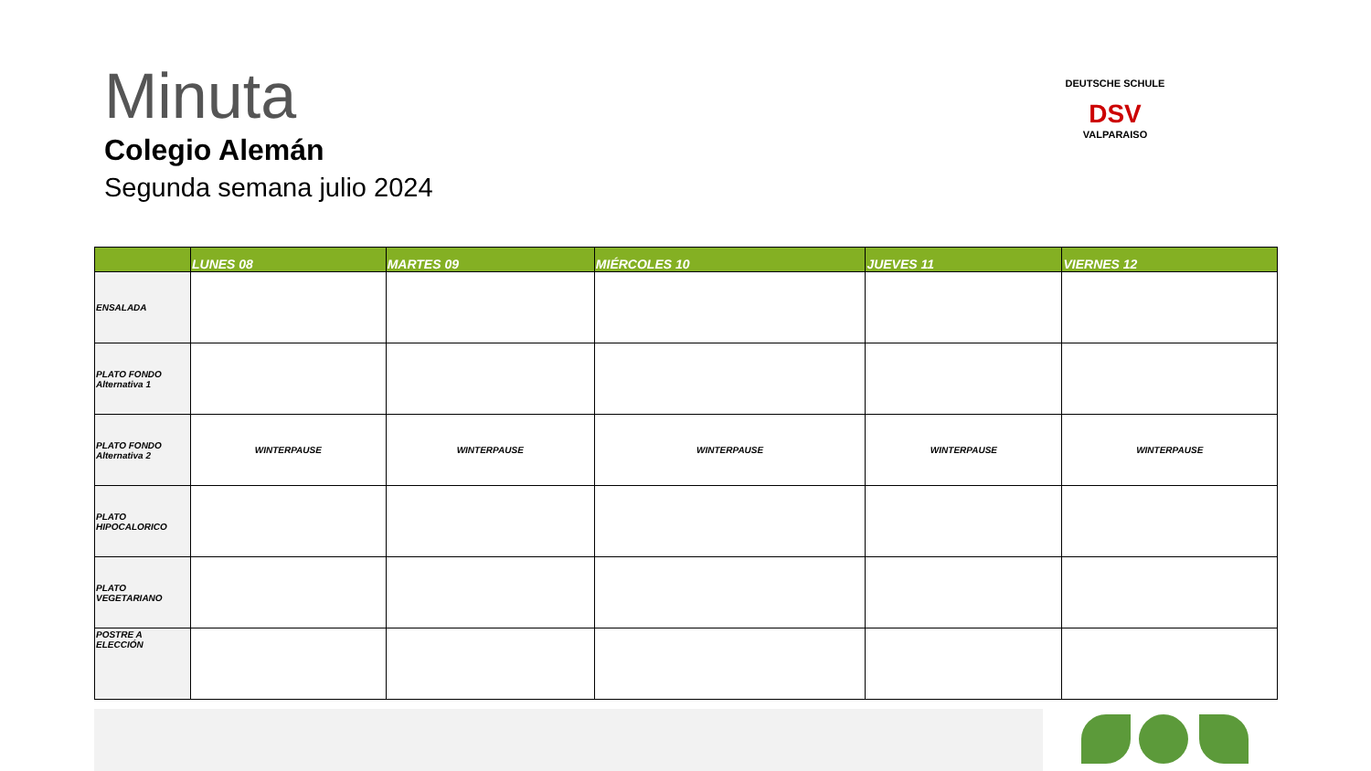Minuta
Colegio Alemán
Segunda semana julio 2024
DEUTSCHE SCHULE
DSV
VALPARAISO
| | LUNES 08 | MARTES 09 | MIÉRCOLES 10 | JUEVES 11 | VIERNES 12 |
| --- | --- | --- | --- | --- | --- |
| ENSALADA | | | | | |
| PLATO FONDO Alternativa 1 | | | | | |
| PLATO FONDO Alternativa 2 | WINTERPAUSE | WINTERPAUSE | WINTERPAUSE | WINTERPAUSE | WINTERPAUSE |
| PLATO HIPOCALORICO | | | | | |
| PLATO VEGETARIANO | | | | | |
| POSTRE A ELECCIÓN | | | | | |